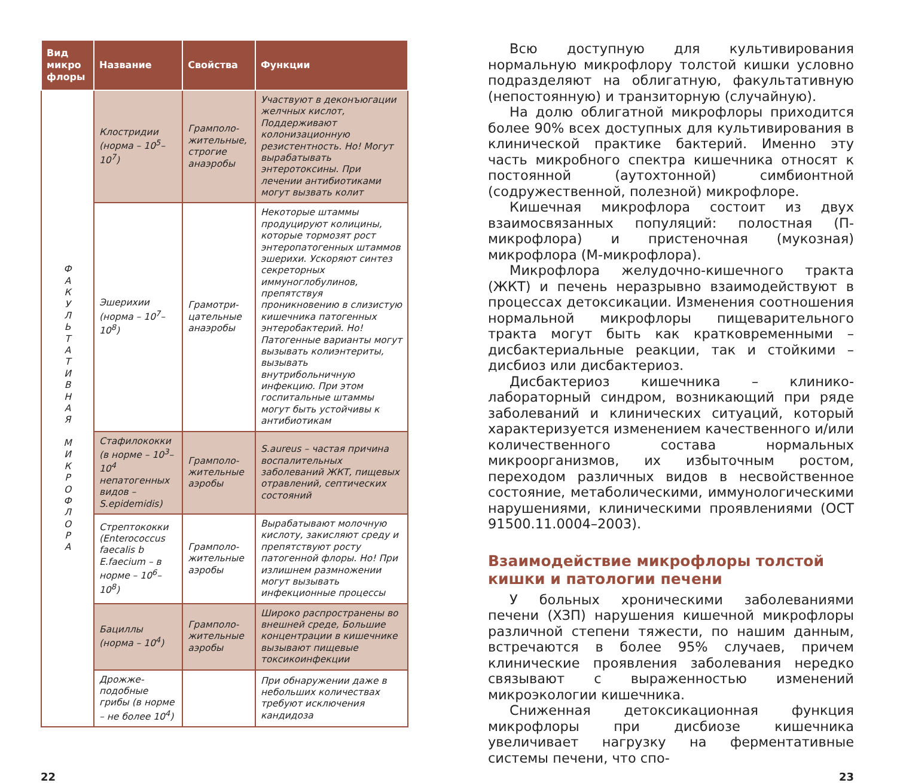| Вид микро флоры | Название | Свойства | Функции |
| --- | --- | --- | --- |
| Ф А К У Л Ь Т А Т И В Н А Я М И К Р О Ф Л О Р А | Клостридии (норма – 10<sup>5</sup>–10<sup>7</sup>) | Грамполо­жительные, строгие анаэробы | Участвуют в деконъюгации желчных кислот, Поддерживают колонизационную резистентность. Но! Могут вырабатывать энтеротоксины. При лечении антибиотиками могут вызвать колит |
| | Эшерихии (норма – 10<sup>7</sup>–10<sup>8</sup>) | Грамотри­цательные анаэробы | Некоторые штаммы продуцируют колицины, которые тормозят рост энтеропатогенных штаммов эшерихи. Ускоряют синтез секреторных иммуноглобулинов, препятствуя проникновению в слизистую кишечника патогенных энтеробактерий. Но! Патогенные варианты могут вызывать колиэнтериты, вызывать внутрибольничную инфекцию. При этом госпитальные штаммы могут быть устойчивы к антибиотикам |
| | Стафилококки (в норме – 10<sup>3</sup>–10<sup>4</sup> непатогенных видов – S.epidemidis) | Грамполо­жительные аэробы | S.aureus – частая причина воспалительных заболеваний ЖКТ, пищевых отравлений, септических состояний |
| | Стрептококки (Enterococcus faecalis b E.faecium – в норме – 10<sup>6</sup>–10<sup>8</sup>) | Грамполо­жительные аэробы | Вырабатывают молочную кислоту, закисляют среду и препятствуют росту патогенной флоры. Но! При излишнем размножении могут вызывать инфекционные процессы |
| | Бациллы (норма – 10<sup>4</sup>) | Грамполо­жительные аэробы | Широко распространены во внешней среде, Большие концентрации в кишечнике вызывают пищевые токсикоинфекции |
| | Дрожже­подобные грибы (в норме – не более 10<sup>4</sup>) | | При обнаружении даже в небольших количествах требуют исключения кандидоза |
Всю доступную для культивирования нормальную микрофлору толстой кишки условно подразделяют на облигатную, факультативную (непостоянную) и транзиторную (случайную).
На долю облигатной микрофлоры приходится более 90% всех доступных для культивирования в клинической практике бактерий. Именно эту часть микробного спектра кишечника относят к постоянной (аутохтонной) симбионтной (содружественной, полезной) микрофлоре.
Кишечная микрофлора состоит из двух взаимосвязанных популяций: полостная (П-микрофлора) и пристеночная (мукозная) микрофлора (М-микрофлора).
Микрофлора желудочно-кишечного тракта (ЖКТ) и печень неразрывно взаимодействуют в процессах детоксикации. Изменения соотношения нормальной микрофлоры пищеварительного тракта могут быть как кратковременными – дисбактериальные реакции, так и стойкими – дисбиоз или дисбактериоз.
Дисбактериоз кишечника – клинико-лабораторный синдром, возникающий при ряде заболеваний и клинических ситуаций, который характеризуется изменением качественного и/или количественного состава нормальных микроорганизмов, их избыточным ростом, переходом различных видов в несвойственное состояние, метаболическими, иммунологическими нарушениями, клиническими проявлениями (ОСТ 91500.11.0004–2003).
Взаимодействие микрофлоры толстой кишки и патологии печени
У больных хроническими заболеваниями печени (ХЗП) нарушения кишечной микрофлоры различной степени тяжести, по нашим данным, встречаются в более 95% случаев, причем клинические проявления заболевания нередко связывают с выраженностью изменений микроэкологии кишечника.
Сниженная детоксикационная функция микрофлоры при дисбиозе кишечника увеличивает нагрузку на ферментативные системы печени, что спо-
22 23